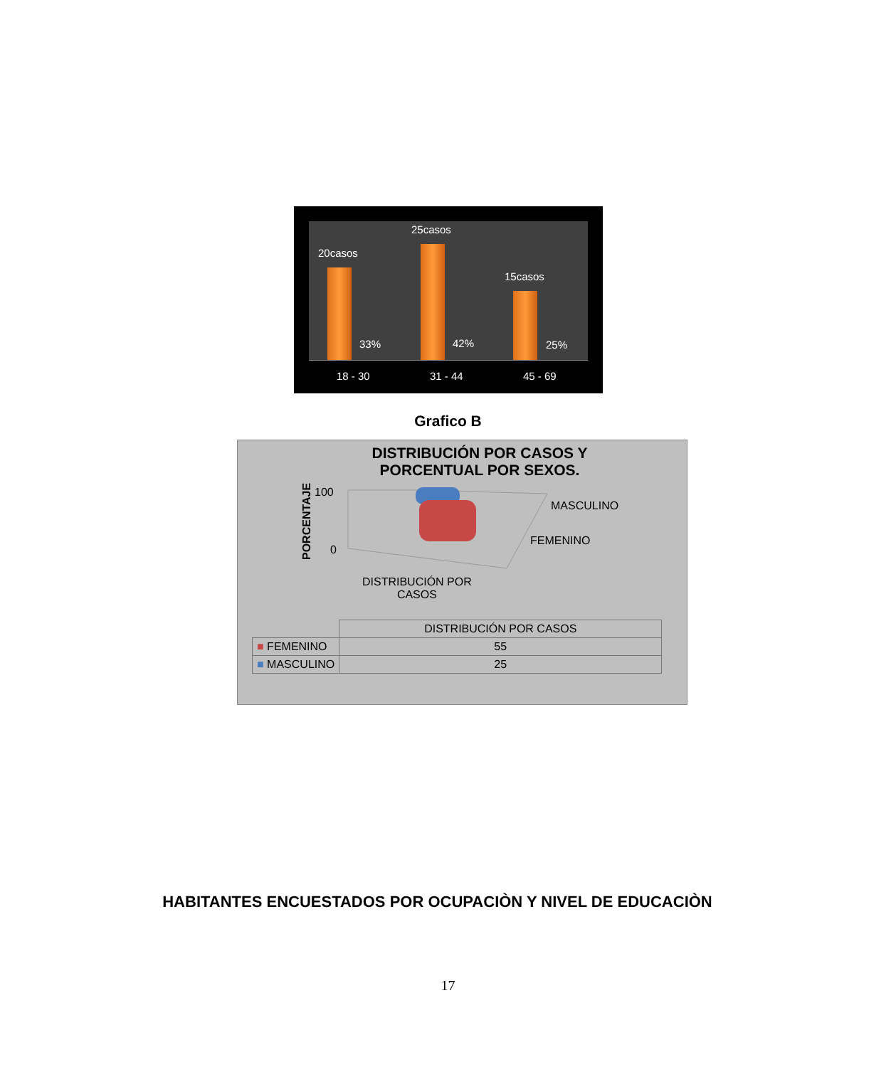20casos
25casos
15casos
33% 42% 25%
18 - 30 31 - 44 45 - 69
Grafico B
DISTRIBUCIÓN POR CASOS Y PORCENTUAL POR SEXOS.
PORCENTAJE
100
0
MASCULINO
FEMENINO
DISTRIBUCIÓN POR
CASOS
| | DISTRIBUCIÓN POR CASOS |
| --- | --- |
| ■ FEMENINO | 55 |
| ■ MASCULINO | 25 |
HABITANTES ENCUESTADOS POR OCUPACIÒN Y NIVEL DE EDUCACIÒN
17